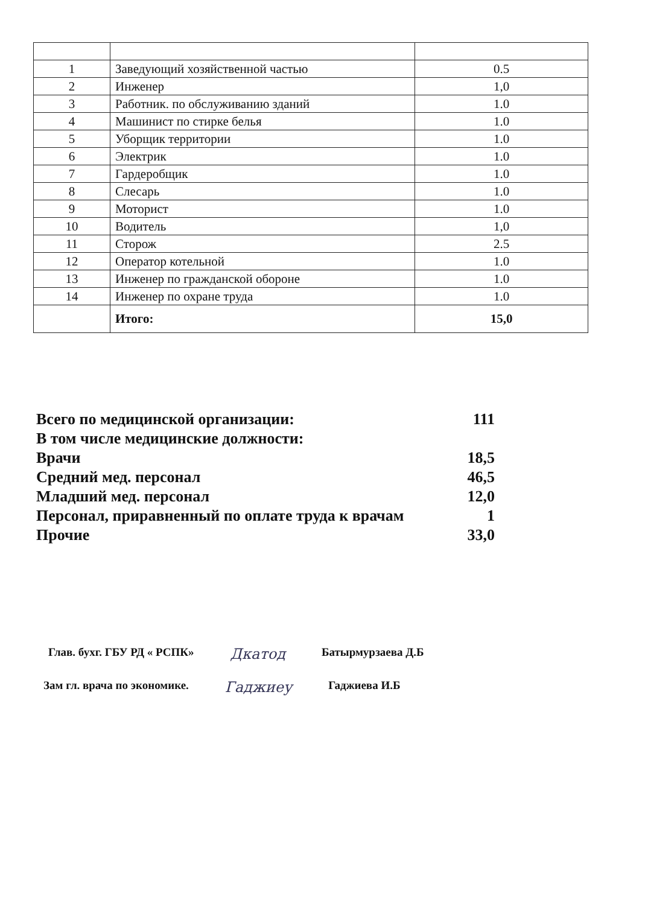| 1 | Заведующий хозяйственной частью | 0.5 |
| 2 | Инженер | 1,0 |
| 3 | Работник. по обслуживанию зданий | 1.0 |
| 4 | Машинист по стирке белья | 1.0 |
| 5 | Уборщик территории | 1.0 |
| 6 | Электрик | 1.0 |
| 7 | Гардеробщик | 1.0 |
| 8 | Слесарь | 1.0 |
| 9 | Моторист | 1.0 |
| 10 | Водитель | 1,0 |
| 11 | Сторож | 2.5 |
| 12 | Оператор котельной | 1.0 |
| 13 | Инженер по гражданской обороне | 1.0 |
| 14 | Инженер по охране труда | 1.0 |
| | Итого: | 15,0 |
Всего по медицинской организации: 111
В том числе медицинские должности:
Врачи 18,5
Средний мед. персонал 46,5
Младший мед. персонал 12,0
Персонал, приравненный по оплате труда к врачам 1
Прочие 33,0
Глав. бухг. ГБУ РД « РСПК» Дкатод Батырмурзаева Д.Б
Зам гл. врача по экономике. Гаджиеу Гаджиева И.Б